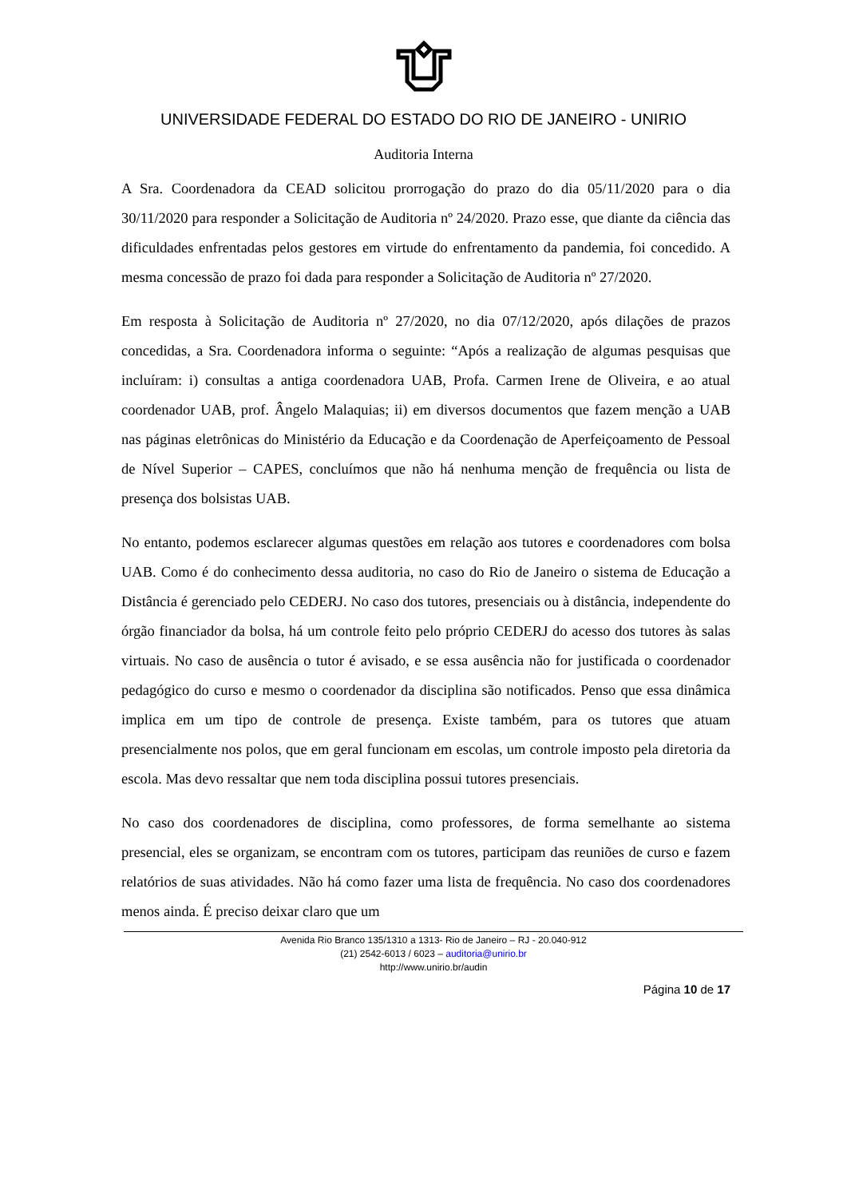UNIVERSIDADE FEDERAL DO ESTADO DO RIO DE JANEIRO - UNIRIO
Auditoria Interna
A Sra. Coordenadora da CEAD solicitou prorrogação do prazo do dia 05/11/2020 para o dia 30/11/2020 para responder a Solicitação de Auditoria nº 24/2020. Prazo esse, que diante da ciência das dificuldades enfrentadas pelos gestores em virtude do enfrentamento da pandemia, foi concedido. A mesma concessão de prazo foi dada para responder a Solicitação de Auditoria nº 27/2020.
Em resposta à Solicitação de Auditoria nº 27/2020, no dia 07/12/2020, após dilações de prazos concedidas, a Sra. Coordenadora informa o seguinte: “Após a realização de algumas pesquisas que incluíram: i) consultas a antiga coordenadora UAB, Profa. Carmen Irene de Oliveira, e ao atual coordenador UAB, prof. Ângelo Malaquias; ii) em diversos documentos que fazem menção a UAB nas páginas eletrônicas do Ministério da Educação e da Coordenação de Aperfeiçoamento de Pessoal de Nível Superior – CAPES, concluímos que não há nenhuma menção de frequência ou lista de presença dos bolsistas UAB.
No entanto, podemos esclarecer algumas questões em relação aos tutores e coordenadores com bolsa UAB. Como é do conhecimento dessa auditoria, no caso do Rio de Janeiro o sistema de Educação a Distância é gerenciado pelo CEDERJ. No caso dos tutores, presenciais ou à distância, independente do órgão financiador da bolsa, há um controle feito pelo próprio CEDERJ do acesso dos tutores às salas virtuais. No caso de ausência o tutor é avisado, e se essa ausência não for justificada o coordenador pedagógico do curso e mesmo o coordenador da disciplina são notificados. Penso que essa dinâmica implica em um tipo de controle de presença. Existe também, para os tutores que atuam presencialmente nos polos, que em geral funcionam em escolas, um controle imposto pela diretoria da escola. Mas devo ressaltar que nem toda disciplina possui tutores presenciais.
No caso dos coordenadores de disciplina, como professores, de forma semelhante ao sistema presencial, eles se organizam, se encontram com os tutores, participam das reuniões de curso e fazem relatórios de suas atividades. Não há como fazer uma lista de frequência. No caso dos coordenadores menos ainda. É preciso deixar claro que um
Avenida Rio Branco 135/1310 a 1313- Rio de Janeiro – RJ - 20.040-912
(21) 2542-6013 / 6023 – auditoria@unirio.br
http://www.unirio.br/audin
Página 10 de 17